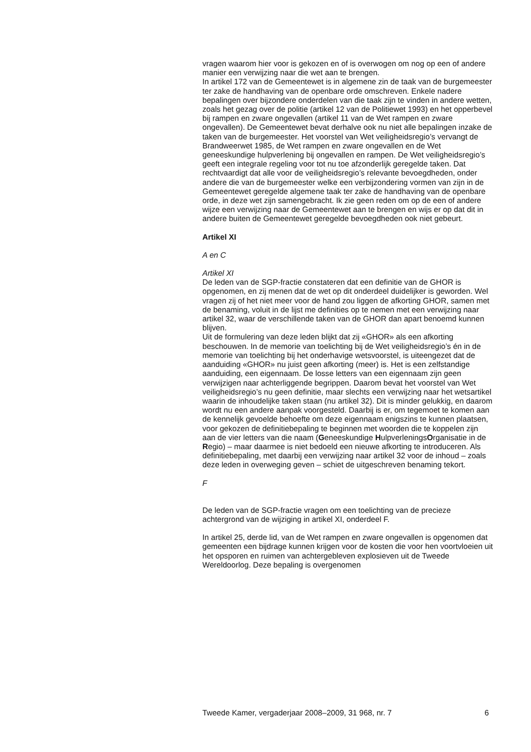vragen waarom hier voor is gekozen en of is overwogen om nog op een of andere manier een verwijzing naar die wet aan te brengen.
In artikel 172 van de Gemeentewet is in algemene zin de taak van de burgemeester ter zake de handhaving van de openbare orde omschreven. Enkele nadere bepalingen over bijzondere onderdelen van die taak zijn te vinden in andere wetten, zoals het gezag over de politie (artikel 12 van de Politiewet 1993) en het opperbevel bij rampen en zware ongevallen (artikel 11 van de Wet rampen en zware ongevallen). De Gemeentewet bevat derhalve ook nu niet alle bepalingen inzake de taken van de burgemeester. Het voorstel van Wet veiligheidsregio’s vervangt de Brandweerwet 1985, de Wet rampen en zware ongevallen en de Wet geneeskundige hulpverlening bij ongevallen en rampen. De Wet veiligheidsregio’s geeft een integrale regeling voor tot nu toe afzonderlijk geregelde taken. Dat rechtvaardigt dat alle voor de veiligheidsregio’s relevante bevoegdheden, onder andere die van de burgemeester welke een verbijzondering vormen van zijn in de Gemeentewet geregelde algemene taak ter zake de handhaving van de openbare orde, in deze wet zijn samengebracht. Ik zie geen reden om op de een of andere wijze een verwijzing naar de Gemeentewet aan te brengen en wijs er op dat dit in andere buiten de Gemeentewet geregelde bevoegdheden ook niet gebeurt.
Artikel XI
A en C
Artikel XI
De leden van de SGP-fractie constateren dat een definitie van de GHOR is opgenomen, en zij menen dat de wet op dit onderdeel duidelijker is geworden. Wel vragen zij of het niet meer voor de hand zou liggen de afkorting GHOR, samen met de benaming, voluit in de lijst me definities op te nemen met een verwijzing naar artikel 32, waar de verschillende taken van de GHOR dan apart benoemd kunnen blijven.
Uit de formulering van deze leden blijkt dat zij «GHOR» als een afkorting beschouwen. In de memorie van toelichting bij de Wet veiligheidsregio’s én in de memorie van toelichting bij het onderhavige wetsvoorstel, is uiteengezet dat de aanduiding «GHOR» nu juist geen afkorting (meer) is. Het is een zelfstandige aanduiding, een eigennaam. De losse letters van een eigennaam zijn geen verwijzigen naar achterliggende begrippen. Daarom bevat het voorstel van Wet veiligheidsregio’s nu geen definitie, maar slechts een verwijzing naar het wetsartikel waarin de inhoudelijke taken staan (nu artikel 32). Dit is minder gelukkig, en daarom wordt nu een andere aanpak voorgesteld. Daarbij is er, om tegemoet te komen aan de kennelijk gevoelde behoefte om deze eigennaam enigszins te kunnen plaatsen, voor gekozen de definitiebepaling te beginnen met woorden die te koppelen zijn aan de vier letters van die naam (Geneeskundige HulpverleningsOrganisatie in de Regio) – maar daarmee is niet bedoeld een nieuwe afkorting te introduceren. Als definitiebepaling, met daarbij een verwijzing naar artikel 32 voor de inhoud – zoals deze leden in overweging geven – schiet de uitgeschreven benaming tekort.
F
De leden van de SGP-fractie vragen om een toelichting van de precieze achtergrond van de wijziging in artikel XI, onderdeel F.
In artikel 25, derde lid, van de Wet rampen en zware ongevallen is opgenomen dat gemeenten een bijdrage kunnen krijgen voor de kosten die voor hen voortvloeien uit het opsporen en ruimen van achtergebleven explosieven uit de Tweede Wereldoorlog. Deze bepaling is overgenomen
Tweede Kamer, vergaderjaar 2008–2009, 31 968, nr. 7 6